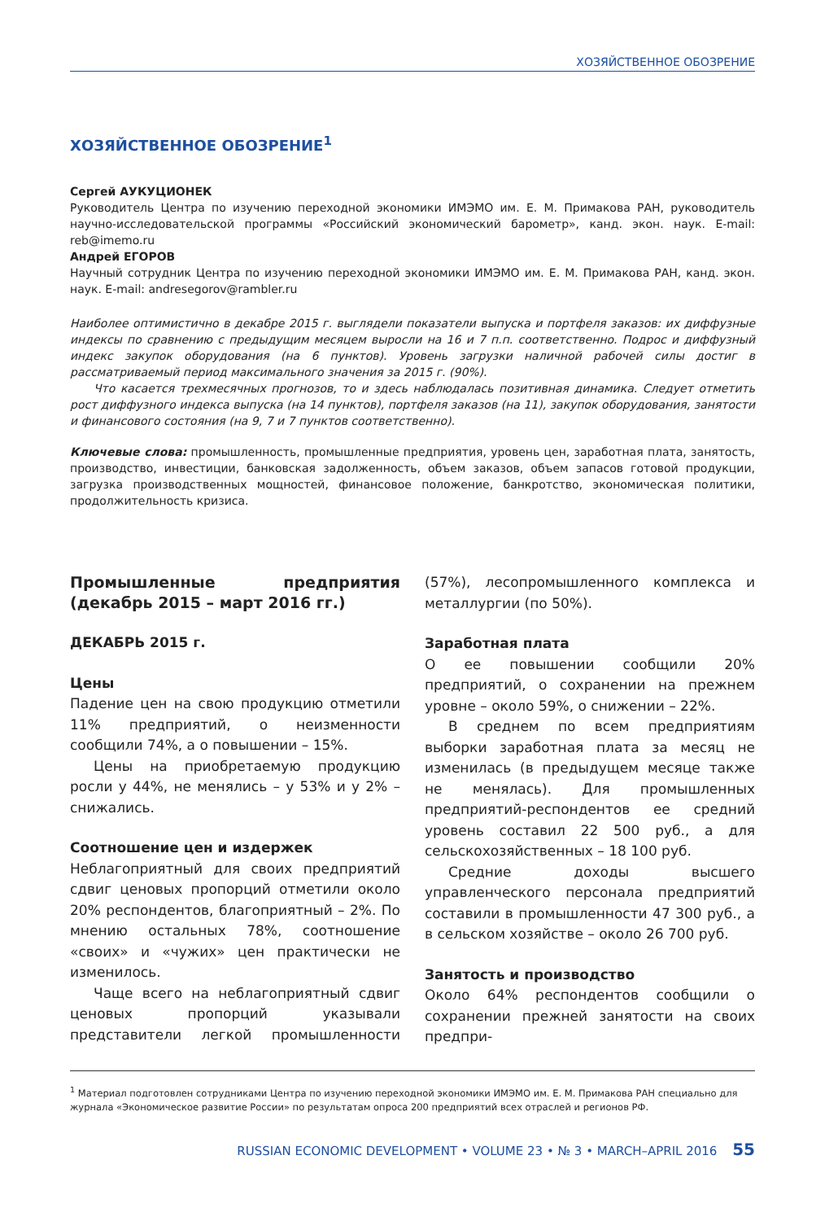ХОЗЯЙСТВЕННОЕ ОБОЗРЕНИЕ
ХОЗЯЙСТВЕННОЕ ОБОЗРЕНИЕ<sup>1</sup>
Сергей АУКУЦИОНЕК
Руководитель Центра по изучению переходной экономики ИМЭМО им. Е. М. Примакова РАН, руководитель научно-исследовательской программы «Российский экономический барометр», канд. экон. наук. E-mail: reb@imemo.ru
Андрей ЕГОРОВ
Научный сотрудник Центра по изучению переходной экономики ИМЭМО им. Е. М. Примакова РАН, канд. экон. наук. E-mail: andresegorov@rambler.ru
Наиболее оптимистично в декабре 2015 г. выглядели показатели выпуска и портфеля заказов: их диффузные индексы по сравнению с предыдущим месяцем выросли на 16 и 7 п.п. соответственно. Подрос и диффузный индекс закупок оборудования (на 6 пунктов). Уровень загрузки наличной рабочей силы достиг в рассматриваемый период максимального значения за 2015 г. (90%).
Что касается трехмесячных прогнозов, то и здесь наблюдалась позитивная динамика. Следует отметить рост диффузного индекса выпуска (на 14 пунктов), портфеля заказов (на 11), закупок оборудования, занятости и финансового состояния (на 9, 7 и 7 пунктов соответственно).
Ключевые слова: промышленность, промышленные предприятия, уровень цен, заработная плата, занятость, производство, инвестиции, банковская задолженность, объем заказов, объем запасов готовой продукции, загрузка производственных мощностей, финансовое положение, банкротство, экономическая политики, продолжительность кризиса.
Промышленные предприятия (декабрь 2015 – март 2016 гг.)
ДЕКАБРЬ 2015 г.
Цены
Падение цен на свою продукцию отметили 11% предприятий, о неизменности сообщили 74%, а о повышении – 15%.
Цены на приобретаемую продукцию росли у 44%, не менялись – у 53% и у 2% – снижались.
Соотношение цен и издержек
Неблагоприятный для своих предприятий сдвиг ценовых пропорций отметили около 20% респондентов, благоприятный – 2%. По мнению остальных 78%, соотношение «своих» и «чужих» цен практически не изменилось.
Чаще всего на неблагоприятный сдвиг ценовых пропорций указывали представители легкой промышленности (57%), лесопромышленного комплекса и металлургии (по 50%).
Заработная плата
О ее повышении сообщили 20% предприятий, о сохранении на прежнем уровне – около 59%, о снижении – 22%.
В среднем по всем предприятиям выборки заработная плата за месяц не изменилась (в предыдущем месяце также не менялась). Для промышленных предприятий-респондентов ее средний уровень составил 22 500 руб., а для сельскохозяйственных – 18 100 руб.
Средние доходы высшего управленческого персонала предприятий составили в промышленности 47 300 руб., а в сельском хозяйстве – около 26 700 руб.
Занятость и производство
Около 64% респондентов сообщили о сохранении прежней занятости на своих предпри-
<sup>1</sup> Материал подготовлен сотрудниками Центра по изучению переходной экономики ИМЭМО им. Е. М. Примакова РАН специально для журнала «Экономическое развитие России» по результатам опроса 200 предприятий всех отраслей и регионов РФ.
RUSSIAN ECONOMIC DEVELOPMENT • VOLUME 23 • № 3 • MARCH–APRIL 2016 55